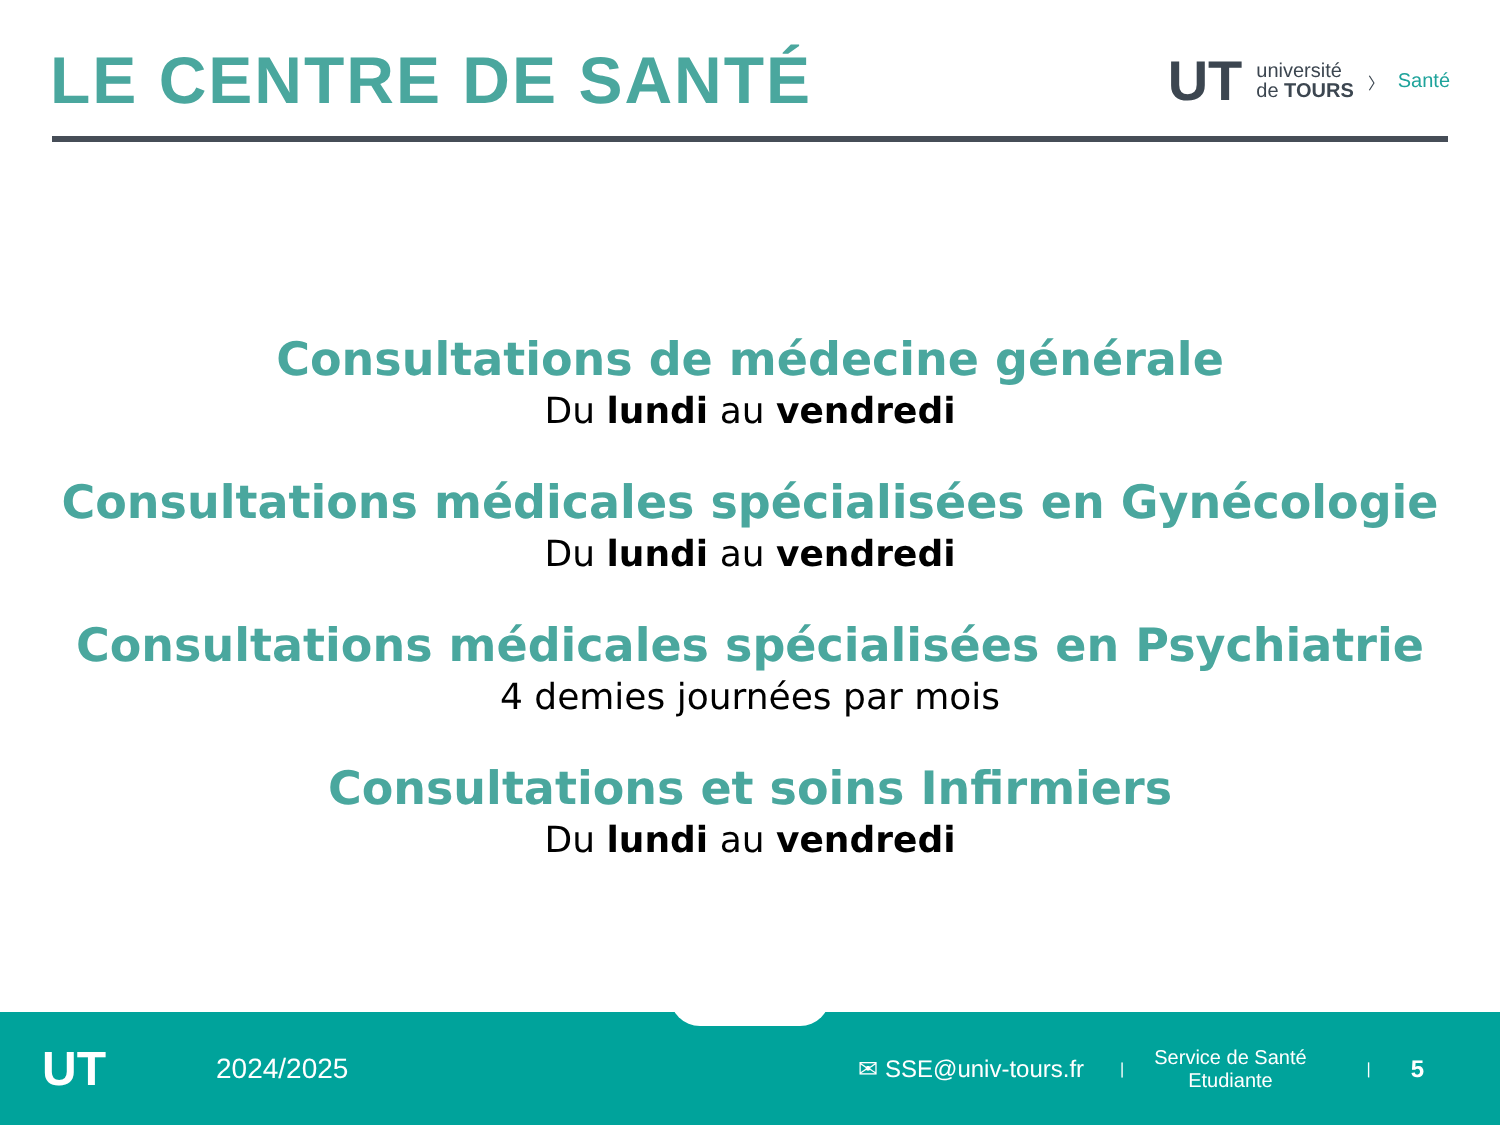LE CENTRE DE SANTÉ
UT université
de TOURS 〉 Santé
Consultations de médecine générale
Du lundi au vendredi
Consultations médicales spécialisées en Gynécologie
Du lundi au vendredi
Consultations médicales spécialisées en Psychiatrie
4 demies journées par mois
Consultations et soins Infirmiers
Du lundi au vendredi
UT 2024/2025 ✉ SSE@univ-tours.fr | Service de Santé
Etudiante | 5